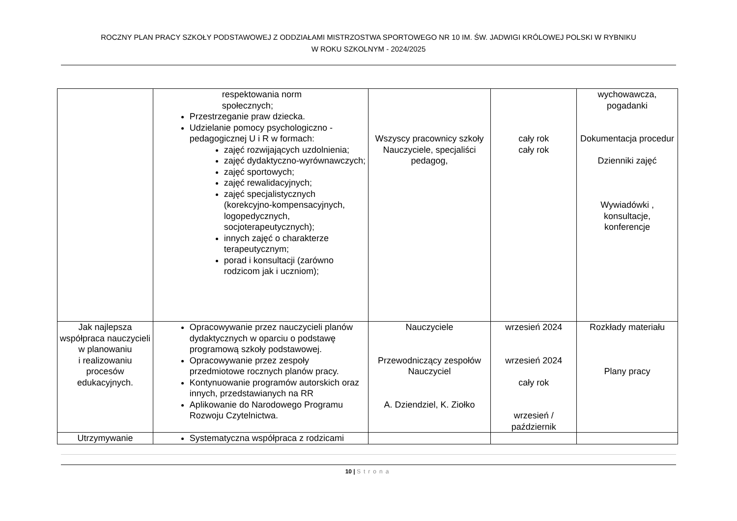ROCZNY PLAN PRACY SZKOŁY PODSTAWOWEJ Z ODDZIAŁAMI MISTRZOSTWA SPORTOWEGO NR 10 IM. ŚW. JADWIGI KRÓLOWEJ POLSKI W RYBNIKU
W ROKU SZKOLNYM - 2024/2025
| | respektowania norm społecznych; Przestrzeganie praw dziecka. Udzielanie pomocy psychologiczno - pedagogicznej U i R w formach: zajęć rozwijających uzdolnienia; zajęć dydaktyczno-wyrównawczych; zajęć sportowych; zajęć rewalidacyjnych; zajęć specjalistycznych (korekcyjno-kompensacyjnych, logopedycznych, socjoterapeutycznych); innych zajęć o charakterze terapeutycznym; porad i konsultacji (zarówno rodzicom jak i uczniom); | Wszyscy pracownicy szkoły Nauczyciele, specjaliści pedagog, | cały rok cały rok | wychowawcza, pogadanki Dokumentacja procedur Dzienniki zajęć Wywiadówki , konsultacje, konferencje |
| Jak najlepsza współpraca nauczycieli w planowaniu i realizowaniu procesów edukacyjnych. | Opracowywanie przez nauczycieli planów dydaktycznych w oparciu o podstawę programową szkoły podstawowej. Opracowywanie przez zespoły przedmiotowe rocznych planów pracy. Kontynuowanie programów autorskich oraz innych, przedstawianych na RR Aplikowanie do Narodowego Programu Rozwoju Czytelnictwa. | Nauczyciele Przewodniczący zespołów Nauczyciel A. Dziendziel, K. Ziołko | wrzesień 2024 wrzesień 2024 cały rok wrzesień / październik | Rozkłady materiału Plany pracy |
| Utrzymywanie | Systematyczna współpraca z rodzicami | | | |
10 | Strona